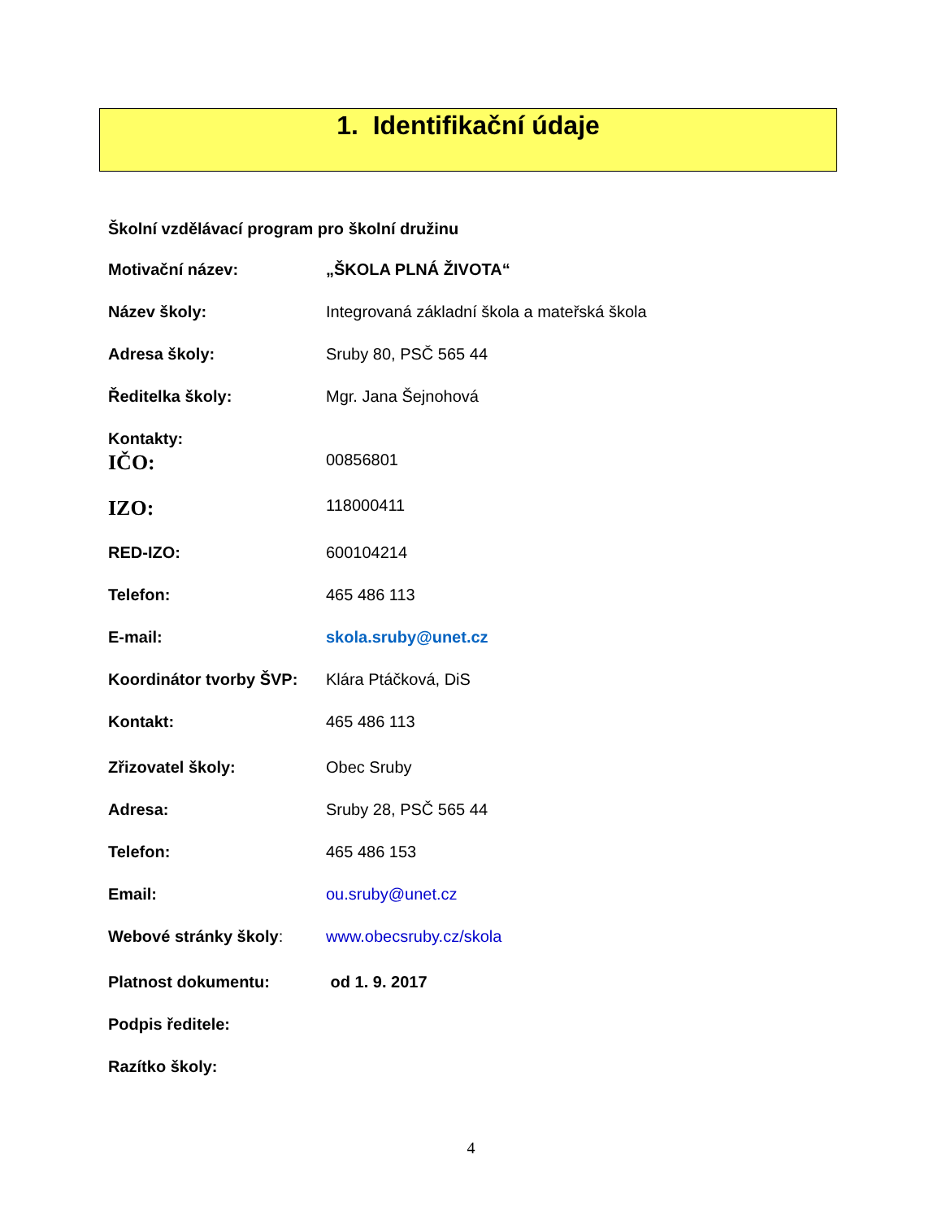1. Identifikační údaje
Školní vzdělávací program pro školní družinu
Motivační název: „ŠKOLA PLNÁ ŽIVOTA“
Název školy: Integrovaná základní škola a mateřská škola
Adresa školy: Sruby 80, PSČ 565 44
Ředitelka školy: Mgr. Jana Šejnohová
Kontakty:
IČO:
00856801
IZO:
118000411
RED-IZO: 600104214
Telefon: 465 486 113
E-mail: skola.sruby@unet.cz
Koordinátor tvorby ŠVP:
Klára Ptáčková, DiS
Kontakt: 465 486 113
Zřizovatel školy: Obec Sruby
Adresa: Sruby 28, PSČ 565 44
Telefon: 465 486 153
Email: ou.sruby@unet.cz
Webové stránky školy: www.obecsruby.cz/skola
Platnost dokumentu: od 1. 9. 2017
Podpis ředitele:
Razítko školy:
4